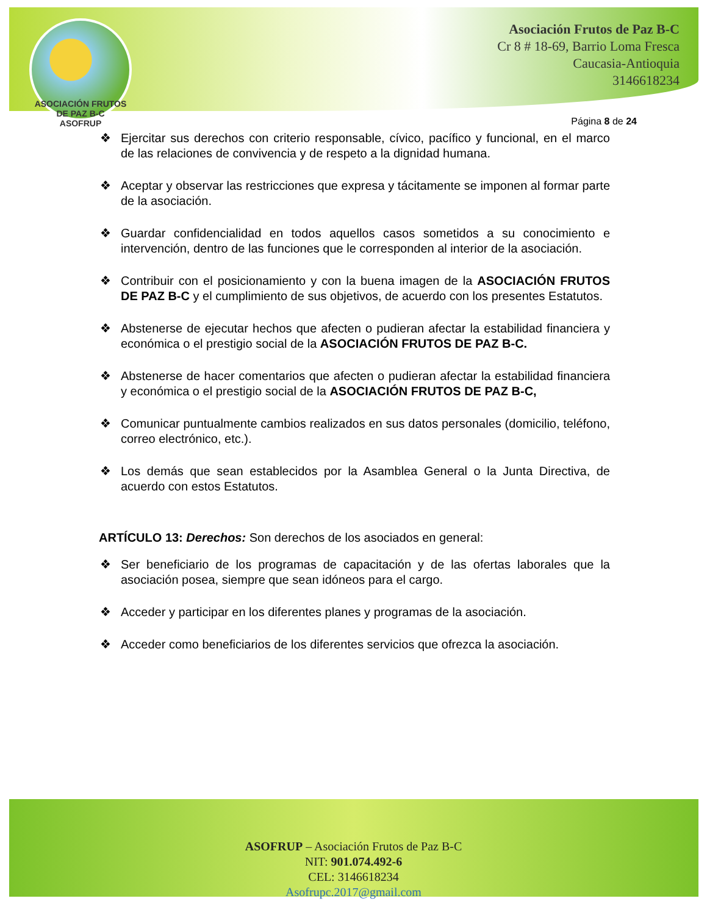ASOCIACIÓN FRUTOS DE PAZ B-C
ASOFRUP
Asociación Frutos de Paz B-C
Cr 8 # 18-69, Barrio Loma Fresca
Caucasia-Antioquia
3146618234
Página 8 de 24
❖ Ejercitar sus derechos con criterio responsable, cívico, pacífico y funcional, en el marco de las relaciones de convivencia y de respeto a la dignidad humana.
❖ Aceptar y observar las restricciones que expresa y tácitamente se imponen al formar parte de la asociación.
❖ Guardar confidencialidad en todos aquellos casos sometidos a su conocimiento e intervención, dentro de las funciones que le corresponden al interior de la asociación.
❖ Contribuir con el posicionamiento y con la buena imagen de la ASOCIACIÓN FRUTOS DE PAZ B-C y el cumplimiento de sus objetivos, de acuerdo con los presentes Estatutos.
❖ Abstenerse de ejecutar hechos que afecten o pudieran afectar la estabilidad financiera y económica o el prestigio social de la ASOCIACIÓN FRUTOS DE PAZ B-C.
❖ Abstenerse de hacer comentarios que afecten o pudieran afectar la estabilidad financiera y económica o el prestigio social de la ASOCIACIÓN FRUTOS DE PAZ B-C,
❖ Comunicar puntualmente cambios realizados en sus datos personales (domicilio, teléfono, correo electrónico, etc.).
❖ Los demás que sean establecidos por la Asamblea General o la Junta Directiva, de acuerdo con estos Estatutos.
ARTÍCULO 13: Derechos: Son derechos de los asociados en general:
❖ Ser beneficiario de los programas de capacitación y de las ofertas laborales que la asociación posea, siempre que sean idóneos para el cargo.
❖ Acceder y participar en los diferentes planes y programas de la asociación.
❖ Acceder como beneficiarios de los diferentes servicios que ofrezca la asociación.
ASOFRUP – Asociación Frutos de Paz B-C
NIT: 901.074.492-6
CEL: 3146618234
Asofrupc.2017@gmail.com